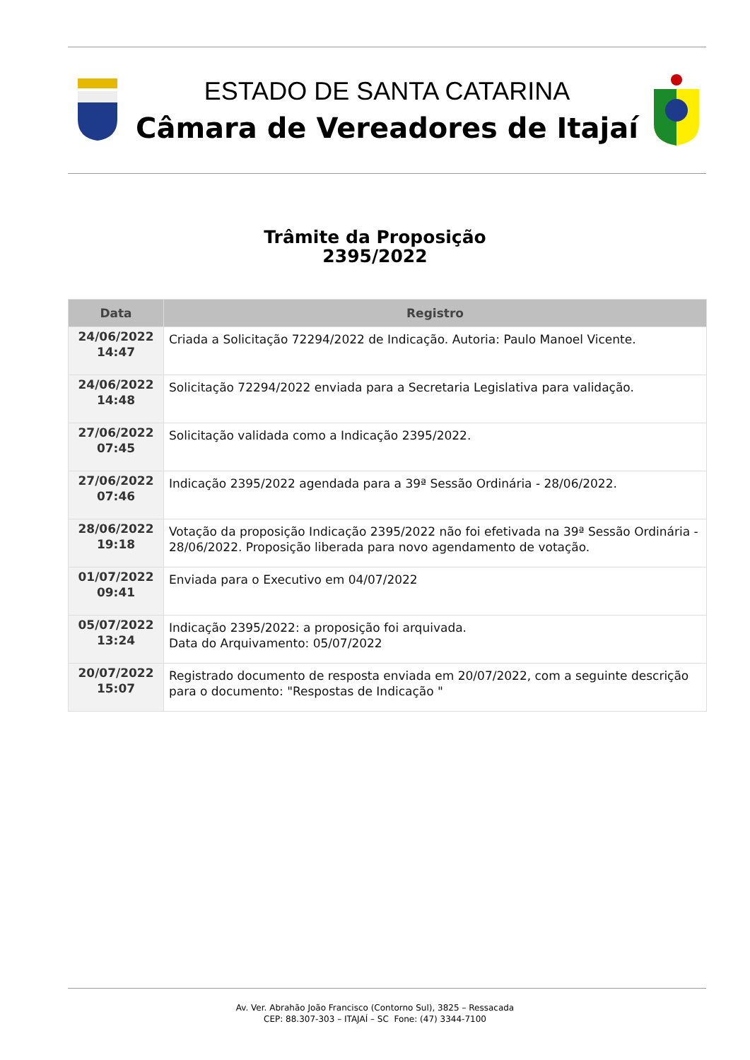ESTADO DE SANTA CATARINA
Câmara de Vereadores de Itajaí
Trâmite da Proposição
2395/2022
| Data | Registro |
| --- | --- |
| 24/06/2022 14:47 | Criada a Solicitação 72294/2022 de Indicação. Autoria: Paulo Manoel Vicente. |
| 24/06/2022 14:48 | Solicitação 72294/2022 enviada para a Secretaria Legislativa para validação. |
| 27/06/2022 07:45 | Solicitação validada como a Indicação 2395/2022. |
| 27/06/2022 07:46 | Indicação 2395/2022 agendada para a 39ª Sessão Ordinária - 28/06/2022. |
| 28/06/2022 19:18 | Votação da proposição Indicação 2395/2022 não foi efetivada na 39ª Sessão Ordinária - 28/06/2022. Proposição liberada para novo agendamento de votação. |
| 01/07/2022 09:41 | Enviada para o Executivo em 04/07/2022 |
| 05/07/2022 13:24 | Indicação 2395/2022: a proposição foi arquivada. Data do Arquivamento: 05/07/2022 |
| 20/07/2022 15:07 | Registrado documento de resposta enviada em 20/07/2022, com a seguinte descrição para o documento: "Respostas de Indicação " |
Av. Ver. Abrahão João Francisco (Contorno Sul), 3825 – Ressacada
CEP: 88.307-303 – ITAJAÍ – SC Fone: (47) 3344-7100